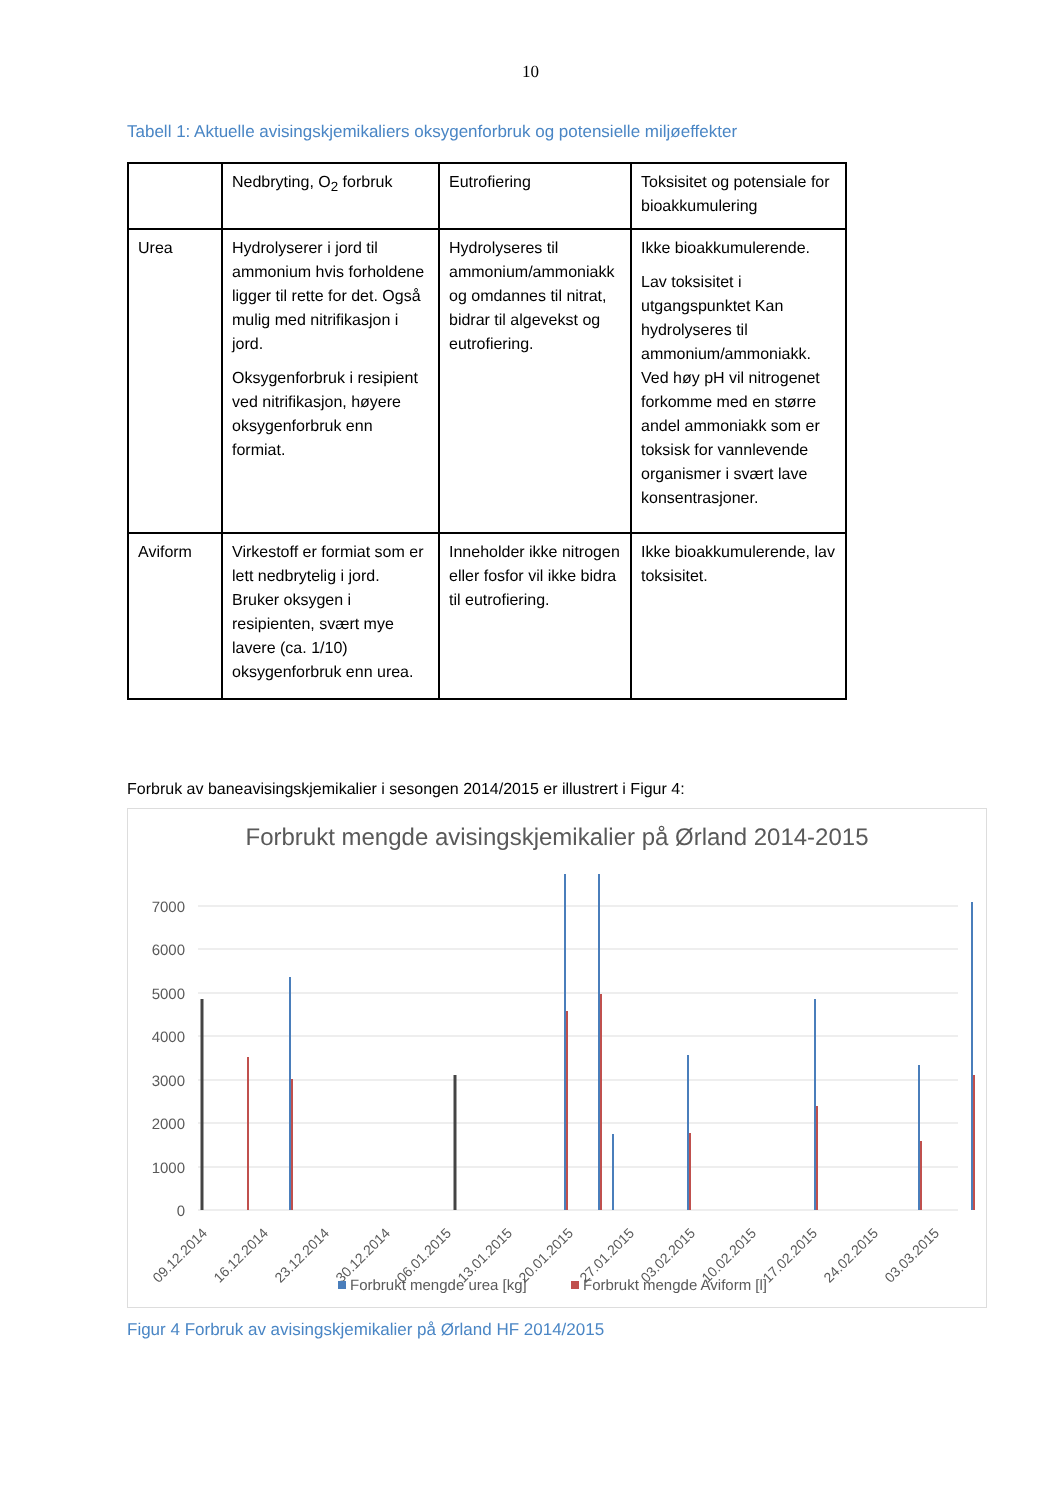10
Tabell 1: Aktuelle avisingskjemikaliers oksygenforbruk og potensielle miljøeffekter
| | Nedbryting, O<sub>2</sub> forbruk | Eutrofiering | Toksisitet og potensiale for bioakkumulering |
| Urea | Hydrolyserer i jord til ammonium hvis forholdene ligger til rette for det. Også mulig med nitrifikasjon i jord. Oksygenforbruk i resipient ved nitrifikasjon, høyere oksygenforbruk enn formiat. | Hydrolyseres til ammonium/ammoniakk og omdannes til nitrat, bidrar til algevekst og eutrofiering. | Ikke bioakkumulerende. Lav toksisitet i utgangspunktet Kan hydrolyseres til ammonium/ammoniakk. Ved høy pH vil nitrogenet forkomme med en større andel ammoniakk som er toksisk for vannlevende organismer i svært lave konsentrasjoner. |
| Aviform | Virkestoff er formiat som er lett nedbrytelig i jord. Bruker oksygen i resipienten, svært mye lavere (ca. 1/10) oksygenforbruk enn urea. | Inneholder ikke nitrogen eller fosfor vil ikke bidra til eutrofiering. | Ikke bioakkumulerende, lav toksisitet. |
Forbruk av baneavisingskjemikalier i sesongen 2014/2015 er illustrert i Figur 4:
Forbrukt mengde avisingskjemikalier på Ørland 2014-2015
7000
6000
5000
4000
3000
2000
1000
0
09.12.2014
16.12.2014
23.12.2014
30.12.2014
06.01.2015
13.01.2015
20.01.2015
27.01.2015
03.02.2015
10.02.2015
17.02.2015
24.02.2015
03.03.2015
Forbrukt mengde urea [kg]
Forbrukt mengde Aviform [l]
Figur 4 Forbruk av avisingskjemikalier på Ørland HF 2014/2015